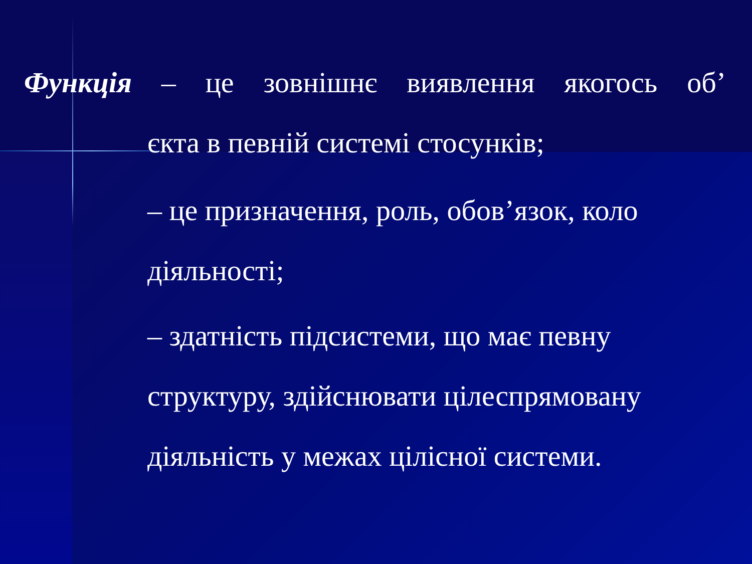Функція – це зовнішнє виявлення якогось об’
єкта в певній системі стосунків;
– це призначення, роль, обов’язок, коло діяльності;
– здатність підсистеми, що має певну структуру, здійснювати цілеспрямовану діяльність у межах цілісної системи.